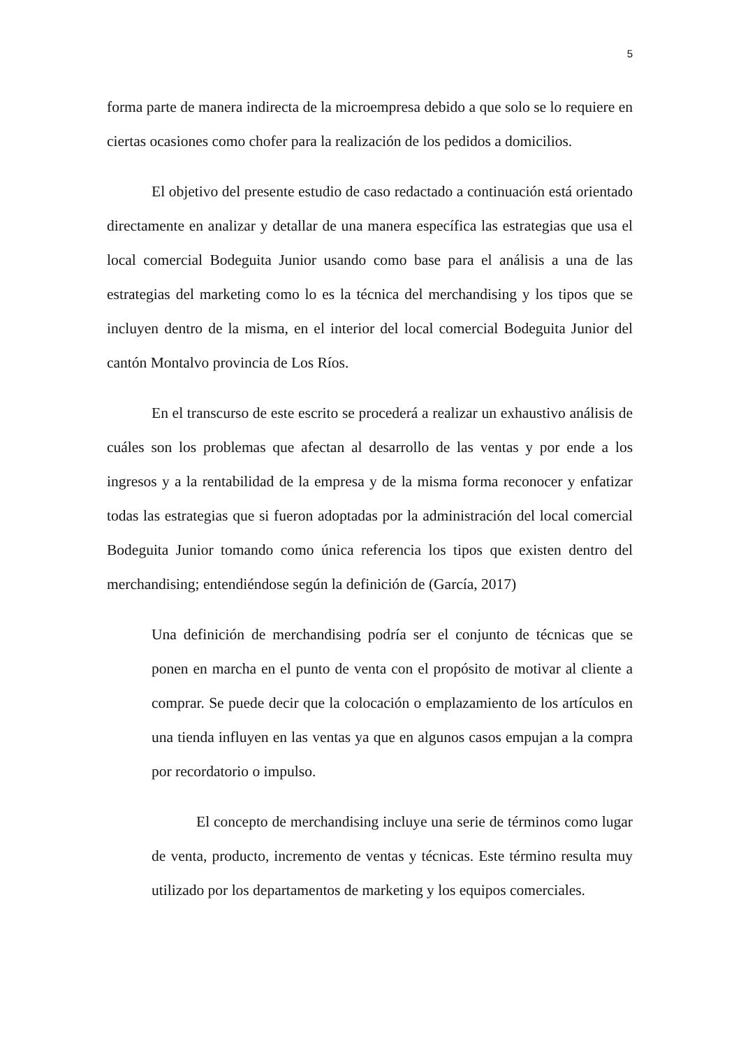5
forma parte de manera indirecta de la microempresa debido a que solo se lo requiere en ciertas ocasiones como chofer para la realización de los pedidos a domicilios.
El objetivo del presente estudio de caso redactado a continuación está orientado directamente en analizar y detallar de una manera específica las estrategias que usa el local comercial Bodeguita Junior usando como base para el análisis a una de las estrategias del marketing como lo es la técnica del merchandising y los tipos que se incluyen dentro de la misma, en el interior del local comercial Bodeguita Junior del cantón Montalvo provincia de Los Ríos.
En el transcurso de este escrito se procederá a realizar un exhaustivo análisis de cuáles son los problemas que afectan al desarrollo de las ventas y por ende a los ingresos y a la rentabilidad de la empresa y de la misma forma reconocer y enfatizar todas las estrategias que si fueron adoptadas por la administración del local comercial Bodeguita Junior tomando como única referencia los tipos que existen dentro del merchandising; entendiéndose según la definición de (García, 2017)
Una definición de merchandising podría ser el conjunto de técnicas que se ponen en marcha en el punto de venta con el propósito de motivar al cliente a comprar. Se puede decir que la colocación o emplazamiento de los artículos en una tienda influyen en las ventas ya que en algunos casos empujan a la compra por recordatorio o impulso.
El concepto de merchandising incluye una serie de términos como lugar de venta, producto, incremento de ventas y técnicas. Este término resulta muy utilizado por los departamentos de marketing y los equipos comerciales.